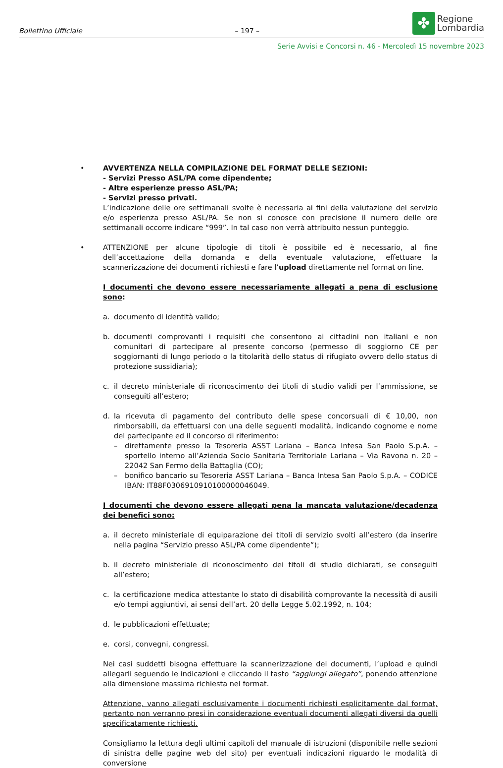Bollettino Ufficiale – 197 –
✤
Regione
Lombardia
Serie Avvisi e Concorsi n. 46 - Mercoledì 15 novembre 2023
• AVVERTENZA NELLA COMPILAZIONE DEL FORMAT DELLE SEZIONI:
- Servizi Presso ASL/PA come dipendente;
- Altre esperienze presso ASL/PA;
- Servizi presso privati.
L’indicazione delle ore settimanali svolte è necessaria ai fini della valutazione del servizio e/o esperienza presso ASL/PA. Se non si conosce con precisione il numero delle ore settimanali occorre indicare “999”. In tal caso non verrà attribuito nessun punteggio.
• ATTENZIONE per alcune tipologie di titoli è possibile ed è necessario, al fine dell’accettazione della domanda e della eventuale valutazione, effettuare la scannerizzazione dei documenti richiesti e fare l’upload direttamente nel format on line.
I documenti che devono essere necessariamente allegati a pena di esclusione sono:
a. documento di identità valido;
b. documenti comprovanti i requisiti che consentono ai cittadini non italiani e non comunitari di partecipare al presente concorso (permesso di soggiorno CE per soggiornanti di lungo periodo o la titolarità dello status di rifugiato ovvero dello status di protezione sussidiaria);
c. il decreto ministeriale di riconoscimento dei titoli di studio validi per l’ammissione, se conseguiti all’estero;
d. la ricevuta di pagamento del contributo delle spese concorsuali di € 10,00, non rimborsabili, da effettuarsi con una delle seguenti modalità, indicando cognome e nome del partecipante ed il concorso di riferimento:
– direttamente presso la Tesoreria ASST Lariana – Banca Intesa San Paolo S.p.A. – sportello interno all’Azienda Socio Sanitaria Territoriale Lariana – Via Ravona n. 20 – 22042 San Fermo della Battaglia (CO);
– bonifico bancario su Tesoreria ASST Lariana – Banca Intesa San Paolo S.p.A. – CODICE IBAN: IT88F0306910910100000046049.
I documenti che devono essere allegati pena la mancata valutazione/decadenza dei benefici sono:
a. il decreto ministeriale di equiparazione dei titoli di servizio svolti all’estero (da inserire nella pagina “Servizio presso ASL/PA come dipendente”);
b. il decreto ministeriale di riconoscimento dei titoli di studio dichiarati, se conseguiti all’estero;
c. la certificazione medica attestante lo stato di disabilità comprovante la necessità di ausili e/o tempi aggiuntivi, ai sensi dell’art. 20 della Legge 5.02.1992, n. 104;
d. le pubblicazioni effettuate;
e. corsi, convegni, congressi.
Nei casi suddetti bisogna effettuare la scannerizzazione dei documenti, l’upload e quindi allegarli seguendo le indicazioni e cliccando il tasto “aggiungi allegato”, ponendo attenzione alla dimensione massima richiesta nel format.
Attenzione, vanno allegati esclusivamente i documenti richiesti esplicitamente dal format, pertanto non verranno presi in considerazione eventuali documenti allegati diversi da quelli specificatamente richiesti.
Consigliamo la lettura degli ultimi capitoli del manuale di istruzioni (disponibile nelle sezioni di sinistra delle pagine web del sito) per eventuali indicazioni riguardo le modalità di conversione